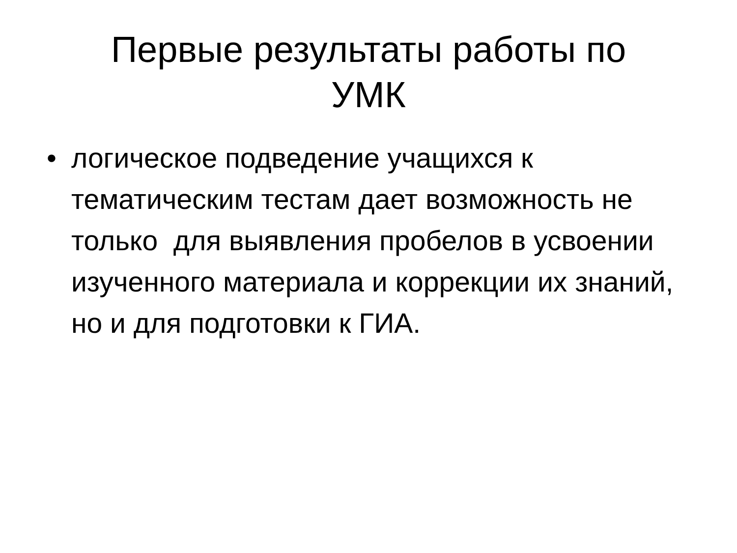Первые результаты работы по
УМК
• логическое подведение учащихся к тематическим тестам дает возможность не только для выявления пробелов в усвоении изученного материала и коррекции их знаний, но и для подготовки к ГИА.